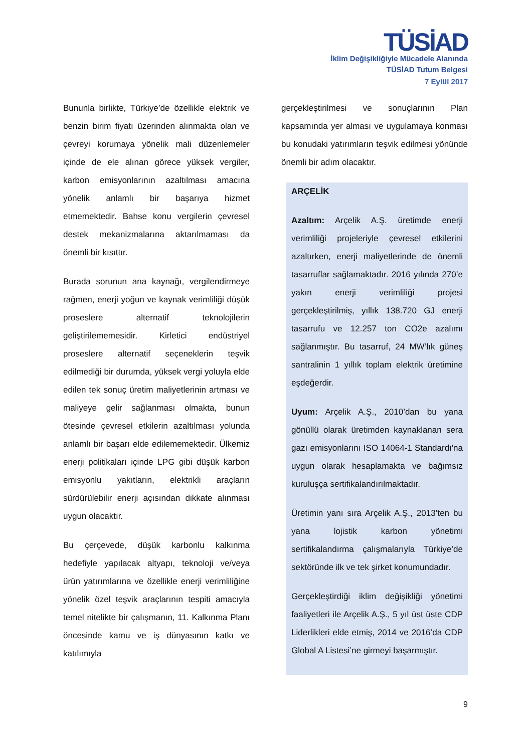TÜSİAD
İklim Değişikliğiyle Mücadele Alanında
TÜSİAD Tutum Belgesi
7 Eylül 2017
Bununla birlikte, Türkiye’de özellikle elektrik ve benzin birim fiyatı üzerinden alınmakta olan ve çevreyi korumaya yönelik mali düzenlemeler içinde de ele alınan görece yüksek vergiler, karbon emisyonlarının azaltılması amacına yönelik anlamlı bir başarıya hizmet etmemektedir. Bahse konu vergilerin çevresel destek mekanizmalarına aktarılmaması da önemli bir kısıttır.
Burada sorunun ana kaynağı, vergilendirmeye rağmen, enerji yoğun ve kaynak verimliliği düşük proseslere alternatif teknolojilerin geliştirilememesidir. Kirletici endüstriyel proseslere alternatif seçeneklerin teşvik edilmediği bir durumda, yüksek vergi yoluyla elde edilen tek sonuç üretim maliyetlerinin artması ve maliyeye gelir sağlanması olmakta, bunun ötesinde çevresel etkilerin azaltılması yolunda anlamlı bir başarı elde edilememektedir. Ülkemiz enerji politikaları içinde LPG gibi düşük karbon emisyonlu yakıtların, elektrikli araçların sürdürülebilir enerji açısından dikkate alınması uygun olacaktır.
Bu çerçevede, düşük karbonlu kalkınma hedefiyle yapılacak altyapı, teknoloji ve/veya ürün yatırımlarına ve özellikle enerji verimliliğine yönelik özel teşvik araçlarının tespiti amacıyla temel nitelikte bir çalışmanın, 11. Kalkınma Planı öncesinde kamu ve iş dünyasının katkı ve katılımıyla
gerçekleştirilmesi ve sonuçlarının Plan kapsamında yer alması ve uygulamaya konması bu konudaki yatırımların teşvik edilmesi yönünde önemli bir adım olacaktır.
ARÇELİK
Azaltım: Arçelik A.Ş. üretimde enerji verimliliği projeleriyle çevresel etkilerini azaltırken, enerji maliyetlerinde de önemli tasarruflar sağlamaktadır. 2016 yılında 270’e yakın enerji verimliliği projesi gerçekleştirilmiş, yıllık 138.720 GJ enerji tasarrufu ve 12.257 ton CO2e azalımı sağlanmıştır. Bu tasarruf, 24 MW’lık güneş santralinin 1 yıllık toplam elektrik üretimine eşdeğerdir.
Uyum: Arçelik A.Ş., 2010’dan bu yana gönüllü olarak üretimden kaynaklanan sera gazı emisyonlarını ISO 14064-1 Standardı'na uygun olarak hesaplamakta ve bağımsız kuruluşça sertifikalandırılmaktadır.
Üretimin yanı sıra Arçelik A.Ş., 2013’ten bu yana lojistik karbon yönetimi sertifikalandırma çalışmalarıyla Türkiye’de sektöründe ilk ve tek şirket konumundadır.
Gerçekleştirdiği iklim değişikliği yönetimi faaliyetleri ile Arçelik A.Ş., 5 yıl üst üste CDP Liderlikleri elde etmiş, 2014 ve 2016’da CDP Global A Listesi’ne girmeyi başarmıştır.
9